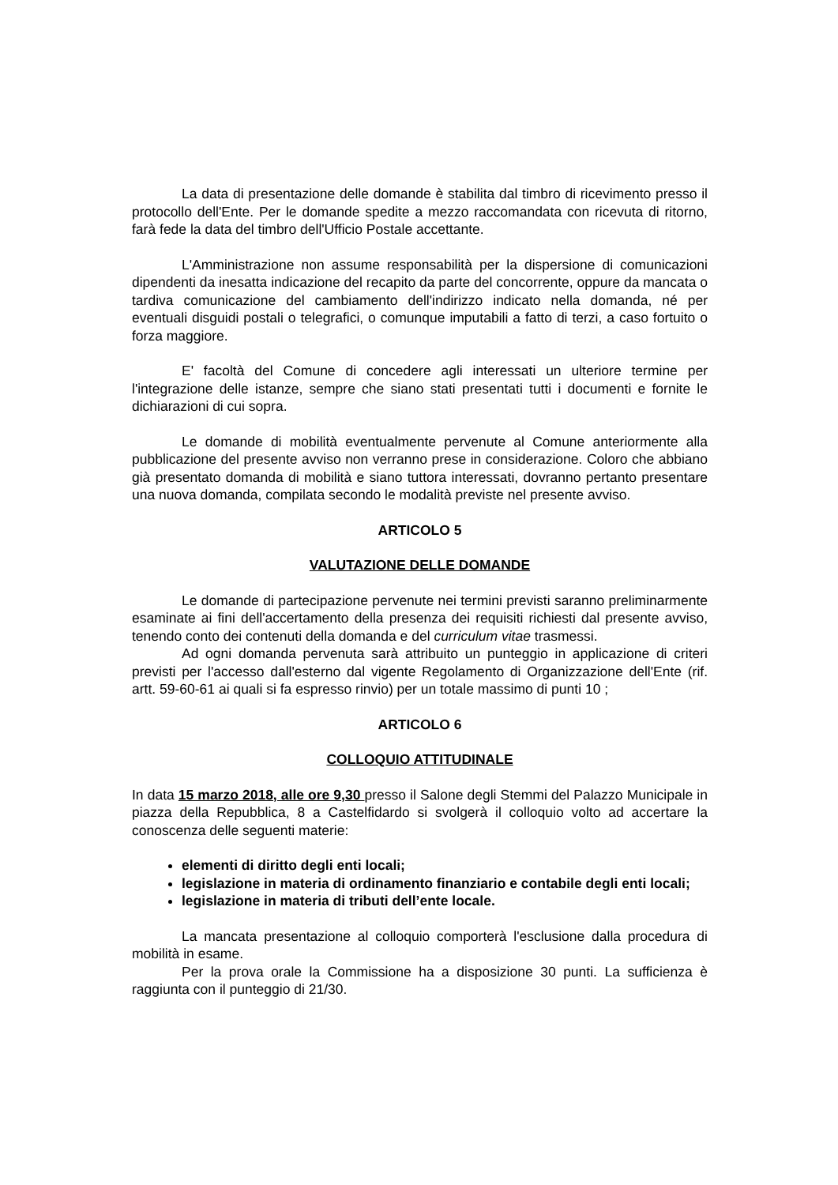La data di presentazione delle domande è stabilita dal timbro di ricevimento presso il protocollo dell'Ente. Per le domande spedite a mezzo raccomandata con ricevuta di ritorno, farà fede la data del timbro dell'Ufficio Postale accettante.
L'Amministrazione non assume responsabilità per la dispersione di comunicazioni dipendenti da inesatta indicazione del recapito da parte del concorrente, oppure da mancata o tardiva comunicazione del cambiamento dell'indirizzo indicato nella domanda, né per eventuali disguidi postali o telegrafici, o comunque imputabili a fatto di terzi, a caso fortuito o forza maggiore.
E' facoltà del Comune di concedere agli interessati un ulteriore termine per l'integrazione delle istanze, sempre che siano stati presentati tutti i documenti e fornite le dichiarazioni di cui sopra.
Le domande di mobilità eventualmente pervenute al Comune anteriormente alla pubblicazione del presente avviso non verranno prese in considerazione. Coloro che abbiano già presentato domanda di mobilità e siano tuttora interessati, dovranno pertanto presentare una nuova domanda, compilata secondo le modalità previste nel presente avviso.
ARTICOLO 5
VALUTAZIONE DELLE DOMANDE
Le domande di partecipazione pervenute nei termini previsti saranno preliminarmente esaminate ai fini dell'accertamento della presenza dei requisiti richiesti dal presente avviso, tenendo conto dei contenuti della domanda e del curriculum vitae trasmessi.
Ad ogni domanda pervenuta sarà attribuito un punteggio in applicazione di criteri previsti per l'accesso dall'esterno dal vigente Regolamento di Organizzazione dell'Ente (rif. artt. 59-60-61 ai quali si fa espresso rinvio) per un totale massimo di punti 10 ;
ARTICOLO 6
COLLOQUIO ATTITUDINALE
In data 15 marzo 2018, alle ore 9,30 presso il Salone degli Stemmi del Palazzo Municipale in piazza della Repubblica, 8 a Castelfidardo si svolgerà il colloquio volto ad accertare la conoscenza delle seguenti materie:
elementi di diritto degli enti locali;
legislazione in materia di ordinamento finanziario e contabile degli enti locali;
legislazione in materia di tributi dell’ente locale.
La mancata presentazione al colloquio comporterà l'esclusione dalla procedura di mobilità in esame.
Per la prova orale la Commissione ha a disposizione 30 punti. La sufficienza è raggiunta con il punteggio di 21/30.